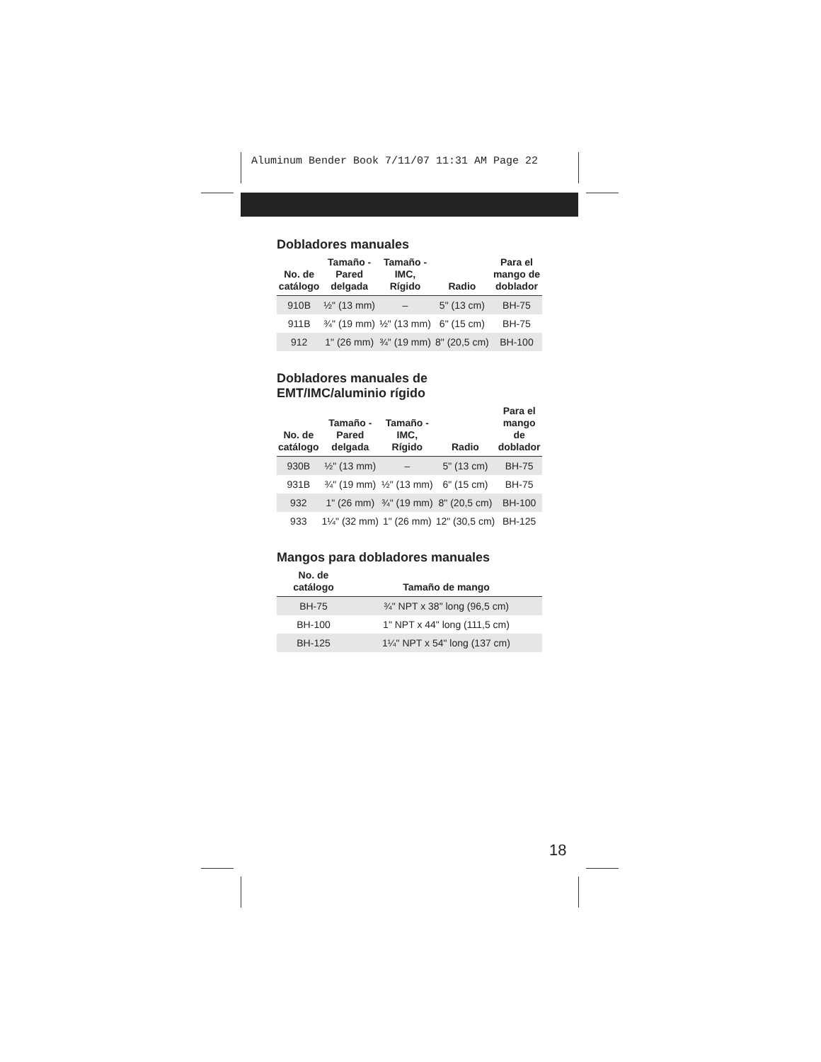Aluminum Bender Book 7/11/07 11:31 AM Page 22
Dobladores manuales
| No. de catálogo | Tamaño - Pared delgada | Tamaño - IMC, Rígido | Radio | Para el mango de doblador |
| --- | --- | --- | --- | --- |
| 910B | ½" (13 mm) | – | 5" (13 cm) | BH-75 |
| 911B | ¾" (19 mm) | ½" (13 mm) | 6" (15 cm) | BH-75 |
| 912 | 1" (26 mm) | ¾" (19 mm) | 8" (20,5 cm) | BH-100 |
Dobladores manuales de
EMT/IMC/aluminio rígido
| No. de catálogo | Tamaño - Pared delgada | Tamaño - IMC, Rígido | Radio | Para el mango de doblador |
| --- | --- | --- | --- | --- |
| 930B | ½" (13 mm) | – | 5" (13 cm) | BH-75 |
| 931B | ¾" (19 mm) | ½" (13 mm) | 6" (15 cm) | BH-75 |
| 932 | 1" (26 mm) | ¾" (19 mm) | 8" (20,5 cm) | BH-100 |
| 933 | 1¼" (32 mm) | 1" (26 mm) | 12" (30,5 cm) | BH-125 |
Mangos para dobladores manuales
| No. de catálogo | Tamaño de mango |
| --- | --- |
| BH-75 | ¾" NPT x 38" long (96,5 cm) |
| BH-100 | 1" NPT x 44" long (111,5 cm) |
| BH-125 | 1¼" NPT x 54" long (137 cm) |
18